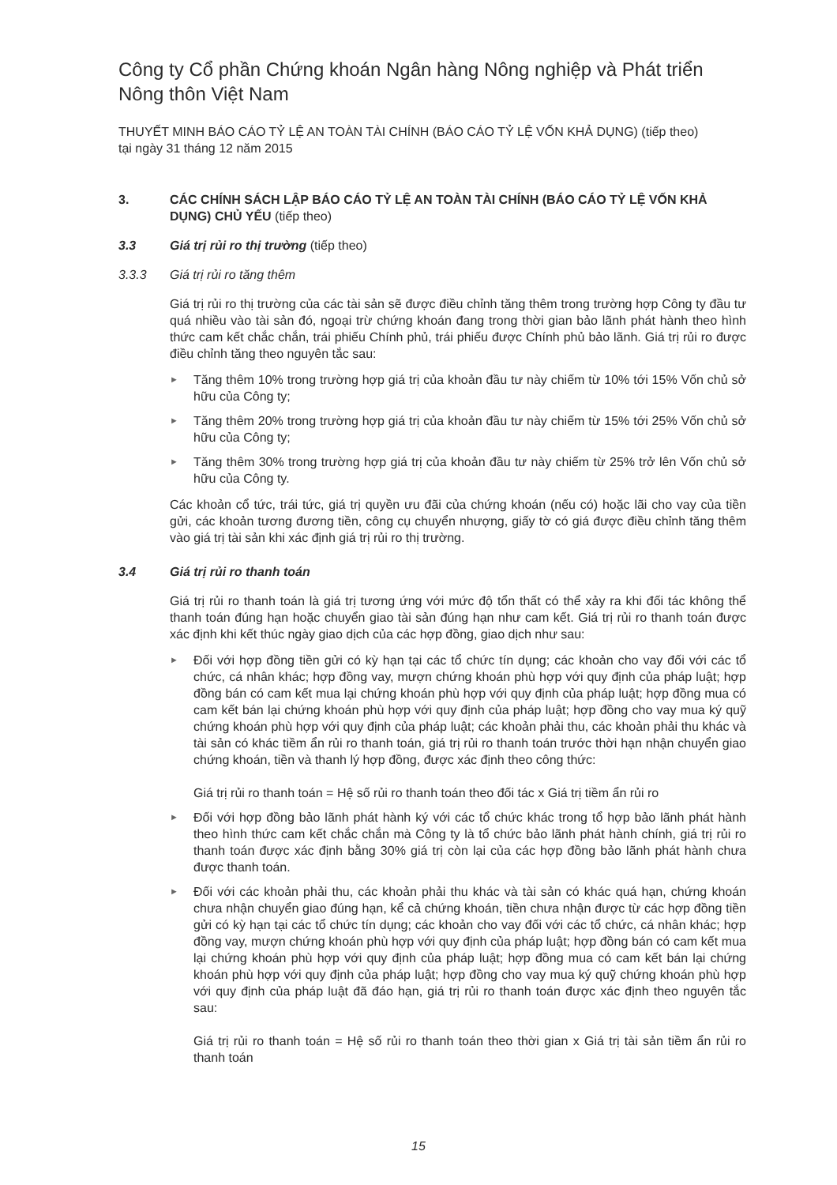Công ty Cổ phần Chứng khoán Ngân hàng Nông nghiệp và Phát triển Nông thôn Việt Nam
THUYẾT MINH BÁO CÁO TỶ LỆ AN TOÀN TÀI CHÍNH (BÁO CÁO TỶ LỆ VỐN KHẢ DỤNG) (tiếp theo)
tại ngày 31 tháng 12 năm 2015
3. CÁC CHÍNH SÁCH LẬP BÁO CÁO TỶ LỆ AN TOÀN TÀI CHÍNH (BÁO CÁO TỶ LỆ VỐN KHẢ DỤNG) CHỦ YẾU (tiếp theo)
3.3 Giá trị rủi ro thị trường (tiếp theo)
3.3.3 Giá trị rủi ro tăng thêm
Giá trị rủi ro thị trường của các tài sản sẽ được điều chỉnh tăng thêm trong trường hợp Công ty đầu tư quá nhiều vào tài sản đó, ngoại trừ chứng khoán đang trong thời gian bảo lãnh phát hành theo hình thức cam kết chắc chắn, trái phiếu Chính phủ, trái phiếu được Chính phủ bảo lãnh. Giá trị rủi ro được điều chỉnh tăng theo nguyên tắc sau:
► Tăng thêm 10% trong trường hợp giá trị của khoản đầu tư này chiếm từ 10% tới 15% Vốn chủ sở hữu của Công ty;
► Tăng thêm 20% trong trường hợp giá trị của khoản đầu tư này chiếm từ 15% tới 25% Vốn chủ sở hữu của Công ty;
► Tăng thêm 30% trong trường hợp giá trị của khoản đầu tư này chiếm từ 25% trở lên Vốn chủ sở hữu của Công ty.
Các khoản cổ tức, trái tức, giá trị quyền ưu đãi của chứng khoán (nếu có) hoặc lãi cho vay của tiền gửi, các khoản tương đương tiền, công cụ chuyển nhượng, giấy tờ có giá được điều chỉnh tăng thêm vào giá trị tài sản khi xác định giá trị rủi ro thị trường.
3.4 Giá trị rủi ro thanh toán
Giá trị rủi ro thanh toán là giá trị tương ứng với mức độ tổn thất có thể xảy ra khi đối tác không thể thanh toán đúng hạn hoặc chuyển giao tài sản đúng hạn như cam kết. Giá trị rủi ro thanh toán được xác định khi kết thúc ngày giao dịch của các hợp đồng, giao dịch như sau:
► Đối với hợp đồng tiền gửi có kỳ hạn tại các tổ chức tín dụng; các khoản cho vay đối với các tổ chức, cá nhân khác; hợp đồng vay, mượn chứng khoán phù hợp với quy định của pháp luật; hợp đồng bán có cam kết mua lại chứng khoán phù hợp với quy định của pháp luật; hợp đồng mua có cam kết bán lại chứng khoán phù hợp với quy định của pháp luật; hợp đồng cho vay mua ký quỹ chứng khoán phù hợp với quy định của pháp luật; các khoản phải thu, các khoản phải thu khác và tài sản có khác tiềm ẩn rủi ro thanh toán, giá trị rủi ro thanh toán trước thời hạn nhận chuyển giao chứng khoán, tiền và thanh lý hợp đồng, được xác định theo công thức:
Giá trị rủi ro thanh toán = Hệ số rủi ro thanh toán theo đối tác x Giá trị tiềm ẩn rủi ro
► Đối với hợp đồng bảo lãnh phát hành ký với các tổ chức khác trong tổ hợp bảo lãnh phát hành theo hình thức cam kết chắc chắn mà Công ty là tổ chức bảo lãnh phát hành chính, giá trị rủi ro thanh toán được xác định bằng 30% giá trị còn lại của các hợp đồng bảo lãnh phát hành chưa được thanh toán.
► Đối với các khoản phải thu, các khoản phải thu khác và tài sản có khác quá hạn, chứng khoán chưa nhận chuyển giao đúng hạn, kể cả chứng khoán, tiền chưa nhận được từ các hợp đồng tiền gửi có kỳ hạn tại các tổ chức tín dụng; các khoản cho vay đối với các tổ chức, cá nhân khác; hợp đồng vay, mượn chứng khoán phù hợp với quy định của pháp luật; hợp đồng bán có cam kết mua lại chứng khoán phù hợp với quy định của pháp luật; hợp đồng mua có cam kết bán lại chứng khoán phù hợp với quy định của pháp luật; hợp đồng cho vay mua ký quỹ chứng khoán phù hợp với quy định của pháp luật đã đáo hạn, giá trị rủi ro thanh toán được xác định theo nguyên tắc sau:
Giá trị rủi ro thanh toán = Hệ số rủi ro thanh toán theo thời gian x Giá trị tài sản tiềm ẩn rủi ro thanh toán
15